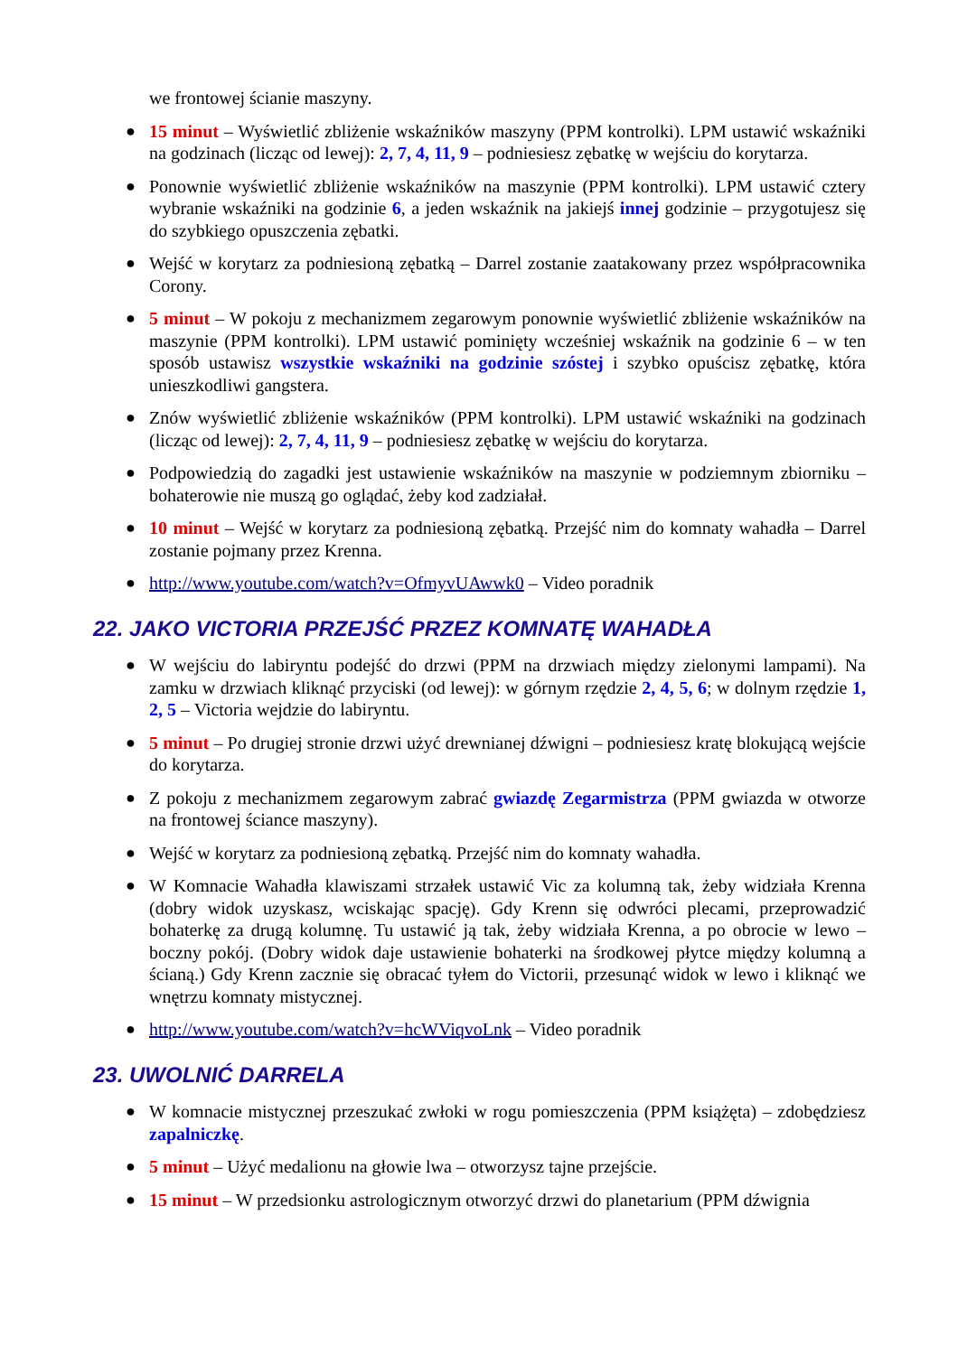we frontowej ścianie maszyny.
● 15 minut – Wyświetlić zbliżenie wskaźników maszyny (PPM kontrolki). LPM ustawić wskaźniki na godzinach (licząc od lewej): 2, 7, 4, 11, 9 – podniesiesz zębatkę w wejściu do korytarza.
● Ponownie wyświetlić zbliżenie wskaźników na maszynie (PPM kontrolki). LPM ustawić cztery wybranie wskaźniki na godzinie 6, a jeden wskaźnik na jakiejś innej godzinie – przygotujesz się do szybkiego opuszczenia zębatki.
● Wejść w korytarz za podniesioną zębatką – Darrel zostanie zaatakowany przez współpracownika Corony.
● 5 minut – W pokoju z mechanizmem zegarowym ponownie wyświetlić zbliżenie wskaźników na maszynie (PPM kontrolki). LPM ustawić pominięty wcześniej wskaźnik na godzinie 6 – w ten sposób ustawisz wszystkie wskaźniki na godzinie szóstej i szybko opuścisz zębatkę, która unieszkodliwi gangstera.
● Znów wyświetlić zbliżenie wskaźników (PPM kontrolki). LPM ustawić wskaźniki na godzinach (licząc od lewej): 2, 7, 4, 11, 9 – podniesiesz zębatkę w wejściu do korytarza.
● Podpowiedzią do zagadki jest ustawienie wskaźników na maszynie w podziemnym zbiorniku – bohaterowie nie muszą go oglądać, żeby kod zadziałał.
● 10 minut – Wejść w korytarz za podniesioną zębatką. Przejść nim do komnaty wahadła – Darrel zostanie pojmany przez Krenna.
● http://www.youtube.com/watch?v=OfmyvUAwwk0 – Video poradnik
22. JAKO VICTORIA PRZEJŚĆ PRZEZ KOMNATĘ WAHADŁA
● W wejściu do labiryntu podejść do drzwi (PPM na drzwiach między zielonymi lampami). Na zamku w drzwiach kliknąć przyciski (od lewej): w górnym rzędzie 2, 4, 5, 6; w dolnym rzędzie 1, 2, 5 – Victoria wejdzie do labiryntu.
● 5 minut – Po drugiej stronie drzwi użyć drewnianej dźwigni – podniesiesz kratę blokującą wejście do korytarza.
● Z pokoju z mechanizmem zegarowym zabrać gwiazdę Zegarmistrza (PPM gwiazda w otworze na frontowej ściance maszyny).
● Wejść w korytarz za podniesioną zębatką. Przejść nim do komnaty wahadła.
● W Komnacie Wahadła klawiszami strzałek ustawić Vic za kolumną tak, żeby widziała Krenna (dobry widok uzyskasz, wciskając spację). Gdy Krenn się odwróci plecami, przeprowadzić bohaterkę za drugą kolumnę. Tu ustawić ją tak, żeby widziała Krenna, a po obrocie w lewo – boczny pokój. (Dobry widok daje ustawienie bohaterki na środkowej płytce między kolumną a ścianą.) Gdy Krenn zacznie się obracać tyłem do Victorii, przesunąć widok w lewo i kliknąć we wnętrzu komnaty mistycznej.
● http://www.youtube.com/watch?v=hcWViqvoLnk – Video poradnik
23. UWOLNIĆ DARRELA
● W komnacie mistycznej przeszukać zwłoki w rogu pomieszczenia (PPM książęta) – zdobędziesz zapalniczkę.
● 5 minut – Użyć medalionu na głowie lwa – otworzysz tajne przejście.
● 15 minut – W przedsionku astrologicznym otworzyć drzwi do planetarium (PPM dźwignia